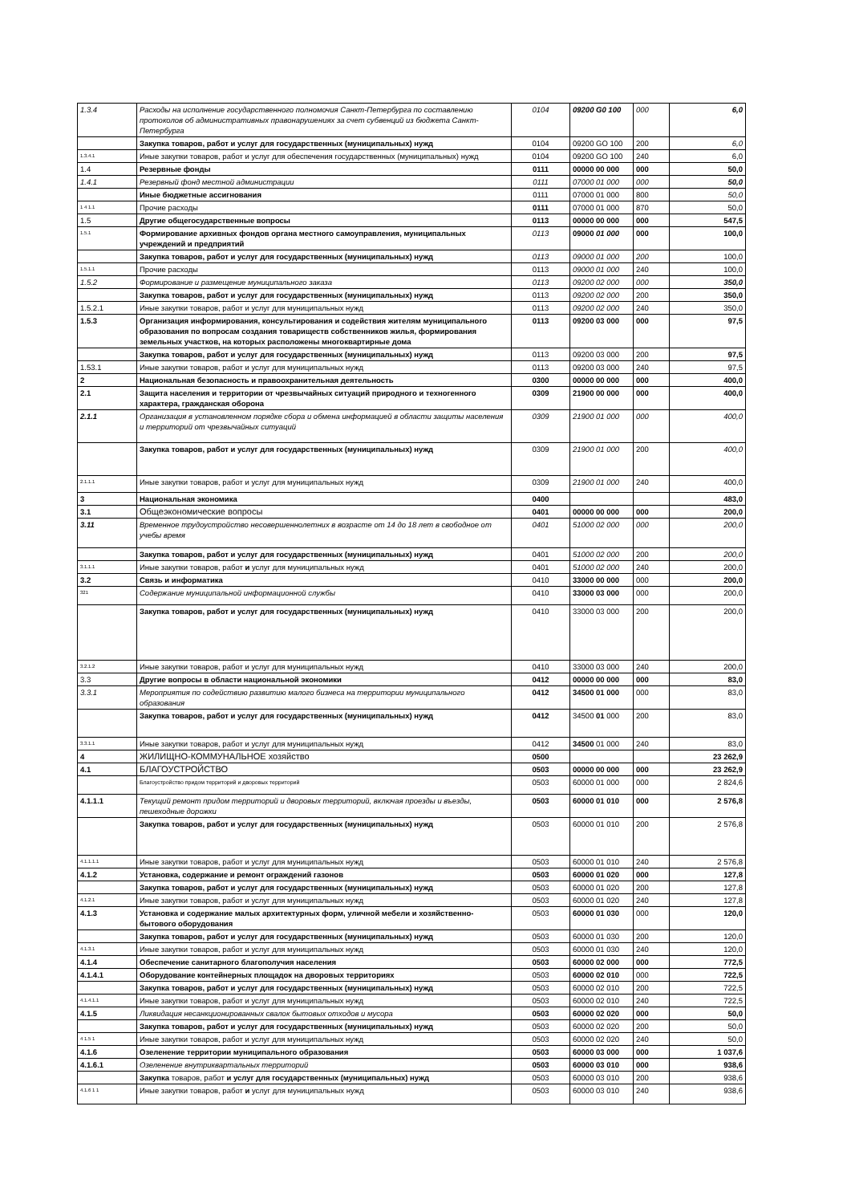| 1.3.4 | Расходы на исполнение государственного полномочия Санкт-Петербурга по составлению протоколов об административных правонарушениях за счет субвенций из бюджета Санкт-Петербурга | 0104 | 09200 G0 100 | 000 | 6,0 |
| | Закупка товаров, работ и услуг для государственных (муниципальных) нужд | 0104 | 09200 GO 100 | 200 | 6,0 |
| 1.3.4.1 | Иные закупки товаров, работ и услуг для обеспечения государственных (муниципальных) нужд | 0104 | 09200 GO 100 | 240 | 6,0 |
| 1.4 | Резервные фонды | 0111 | 00000 00 000 | 000 | 50,0 |
| 1.4.1 | Резервный фонд местной администрации | 0111 | 07000 01 000 | 000 | 50,0 |
| | Иные бюджетные ассигнования | 0111 | 07000 01 000 | 800 | 50,0 |
| 1 4 1.1 | Прочие расходы | 0111 | 07000 01 000 | 870 | 50,0 |
| 1.5 | Другие общегосударственные вопросы | 0113 | 00000 00 000 | 000 | 547,5 |
| 1.5.1 | Формирование архивных фондов органа местного самоуправления, муниципальных учреждений и предприятий | 0113 | 09000 01 000 | 000 | 100,0 |
| | Закупка товаров, работ и услуг для государственных (муниципальных) нужд | 0113 | 09000 01 000 | 200 | 100,0 |
| 1.5.1.1 | Прочие расходы | 0113 | 09000 01 000 | 240 | 100,0 |
| 1.5.2 | Формирование и размещение муниципального заказа | 0113 | 09200 02 000 | 000 | 350,0 |
| | Закупка товаров, работ и услуг для государственных (муниципальных) нужд | 0113 | 09200 02 000 | 200 | 350,0 |
| 1.5.2.1 | Иные закупки товаров, работ и услуг для муниципальных нужд | 0113 | 09200 02 000 | 240 | 350,0 |
| 1.5.3 | Организация информирования, консультирования и содействия жителям муниципального образования по вопросам создания товариществ собственников жилья, формирования земельных участков, на которых расположены многоквартирные дома | 0113 | 09200 03 000 | 000 | 97,5 |
| | Закупка товаров, работ и услуг для государственных (муниципальных) нужд | 0113 | 09200 03 000 | 200 | 97,5 |
| 1.53.1 | Иные закупки товаров, работ и услуг для муниципальных нужд | 0113 | 09200 03 000 | 240 | 97,5 |
| 2 | Национальная безопасность и правоохранительная деятельность | 0300 | 00000 00 000 | 000 | 400,0 |
| 2.1 | Защита населения и территории от чрезвычайных ситуаций природного и техногенного характера, гражданская оборона | 0309 | 21900 00 000 | 000 | 400,0 |
| 2.1.1 | Организация в установленном порядке сбора и обмена информацией в области защиты населения и территорий от чрезвычайных ситуаций | 0309 | 21900 01 000 | 000 | 400,0 |
| | Закупка товаров, работ и услуг для государственных (муниципальных) нужд | 0309 | 21900 01 000 | 200 | 400,0 |
| 2.1.1.1 | Иные закупки товаров, работ и услуг для муниципальных нужд | 0309 | 21900 01 000 | 240 | 400,0 |
| 3 | Национальная экономика | 0400 | | | 483,0 |
| 3.1 | Общеэкономические вопросы | 0401 | 00000 00 000 | 000 | 200,0 |
| 3.11 | Временное трудоустройство несовершеннолетних в возрасте от 14 до 18 лет в свободное от учебы время | 0401 | 51000 02 000 | 000 | 200,0 |
| | Закупка товаров, работ и услуг для государственных (муниципальных) нужд | 0401 | 51000 02 000 | 200 | 200,0 |
| 3.1.1.1 | Иные закупки товаров, работ и услуг для муниципальных нужд | 0401 | 51000 02 000 | 240 | 200,0 |
| 3.2 | Связь и информатика | 0410 | 33000 00 000 | 000 | 200,0 |
| 321 | Содержание муниципальной информационной службы | 0410 | 33000 03 000 | 000 | 200,0 |
| | Закупка товаров, работ и услуг для государственных (муниципальных) нужд | 0410 | 33000 03 000 | 200 | 200,0 |
| 3.2.1.2 | Иные закупки товаров, работ и услуг для муниципальных нужд | 0410 | 33000 03 000 | 240 | 200,0 |
| 3.3 | Другие вопросы в области национальной экономики | 0412 | 00000 00 000 | 000 | 83,0 |
| 3.3.1 | Мероприятия по содействию развитию малого бизнеса на территории муниципального образования | 0412 | 34500 01 000 | 000 | 83,0 |
| | Закупка товаров, работ и услуг для государственных (муниципальных) нужд | 0412 | 34500 01 000 | 200 | 83,0 |
| 3.3.1.1 | Иные закупки товаров, работ и услуг для муниципальных нужд | 0412 | 34500 01 000 | 240 | 83,0 |
| 4 | ЖИЛИЩНО-КОММУНАЛЬНОЕ хозяйство | 0500 | | | 23 262,9 |
| 4.1 | БЛАГОУСТРОЙСТВО | 0503 | 00000 00 000 | 000 | 23 262,9 |
| | Благоустройство придом территорий и дворовых территорий | 0503 | 60000 01 000 | 000 | 2 824,6 |
| 4.1.1.1 | Текущий ремонт придом территорий и дворовых территорий, включая проезды и въезды, пешеходные дорожки | 0503 | 60000 01 010 | 000 | 2 576,8 |
| | Закупка товаров, работ и услуг для государственных (муниципальных) нужд | 0503 | 60000 01 010 | 200 | 2 576,8 |
| 4.1.1.1.1 | Иные закупки товаров, работ и услуг для муниципальных нужд | 0503 | 60000 01 010 | 240 | 2 576,8 |
| 4.1.2 | Установка, содержание и ремонт ограждений газонов | 0503 | 60000 01 020 | 000 | 127,8 |
| | Закупка товаров, работ и услуг для государственных (муниципальных) нужд | 0503 | 60000 01 020 | 200 | 127,8 |
| 4.1.2.1 | Иные закупки товаров, работ и услуг для муниципальных нужд | 0503 | 60000 01 020 | 240 | 127,8 |
| 4.1.3 | Установка и содержание малых архитектурных форм, уличной мебели и хозяйственно-бытового оборудования | 0503 | 60000 01 030 | 000 | 120,0 |
| | Закупка товаров, работ и услуг для государственных (муниципальных) нужд | 0503 | 60000 01 030 | 200 | 120,0 |
| 4.1.3.1 | Иные закупки товаров, работ и услуг для муниципальных нужд | 0503 | 60000 01 030 | 240 | 120,0 |
| 4.1.4 | Обеспечение санитарного благополучия населения | 0503 | 60000 02 000 | 000 | 772,5 |
| 4.1.4.1 | Оборудование контейнерных площадок на дворовых территориях | 0503 | 60000 02 010 | 000 | 722,5 |
| | Закупка товаров, работ и услуг для государственных (муниципальных) нужд | 0503 | 60000 02 010 | 200 | 722,5 |
| 4.1.4.1.1 | Иные закупки товаров, работ и услуг для муниципальных нужд | 0503 | 60000 02 010 | 240 | 722,5 |
| 4.1.5 | Ликвидация несанкционированных свалок бытовых отходов и мусора | 0503 | 60000 02 020 | 000 | 50,0 |
| | Закупка товаров, работ и услуг для государственных (муниципальных) нужд | 0503 | 60000 02 020 | 200 | 50,0 |
| 4 1.5 1 | Иные закупки товаров, работ и услуг для муниципальных нужд | 0503 | 60000 02 020 | 240 | 50,0 |
| 4.1.6 | Озеленение территории муниципального образования | 0503 | 60000 03 000 | 000 | 1 037,6 |
| 4.1.6.1 | Озеленение внутриквартальных территорий | 0503 | 60000 03 010 | 000 | 938,6 |
| | Закупка товаров, работ и услуг для государственных (муниципальных) нужд | 0503 | 60000 03 010 | 200 | 938,6 |
| 4.1.6 1 1 | Иные закупки товаров, работ и услуг для муниципальных нужд | 0503 | 60000 03 010 | 240 | 938,6 |